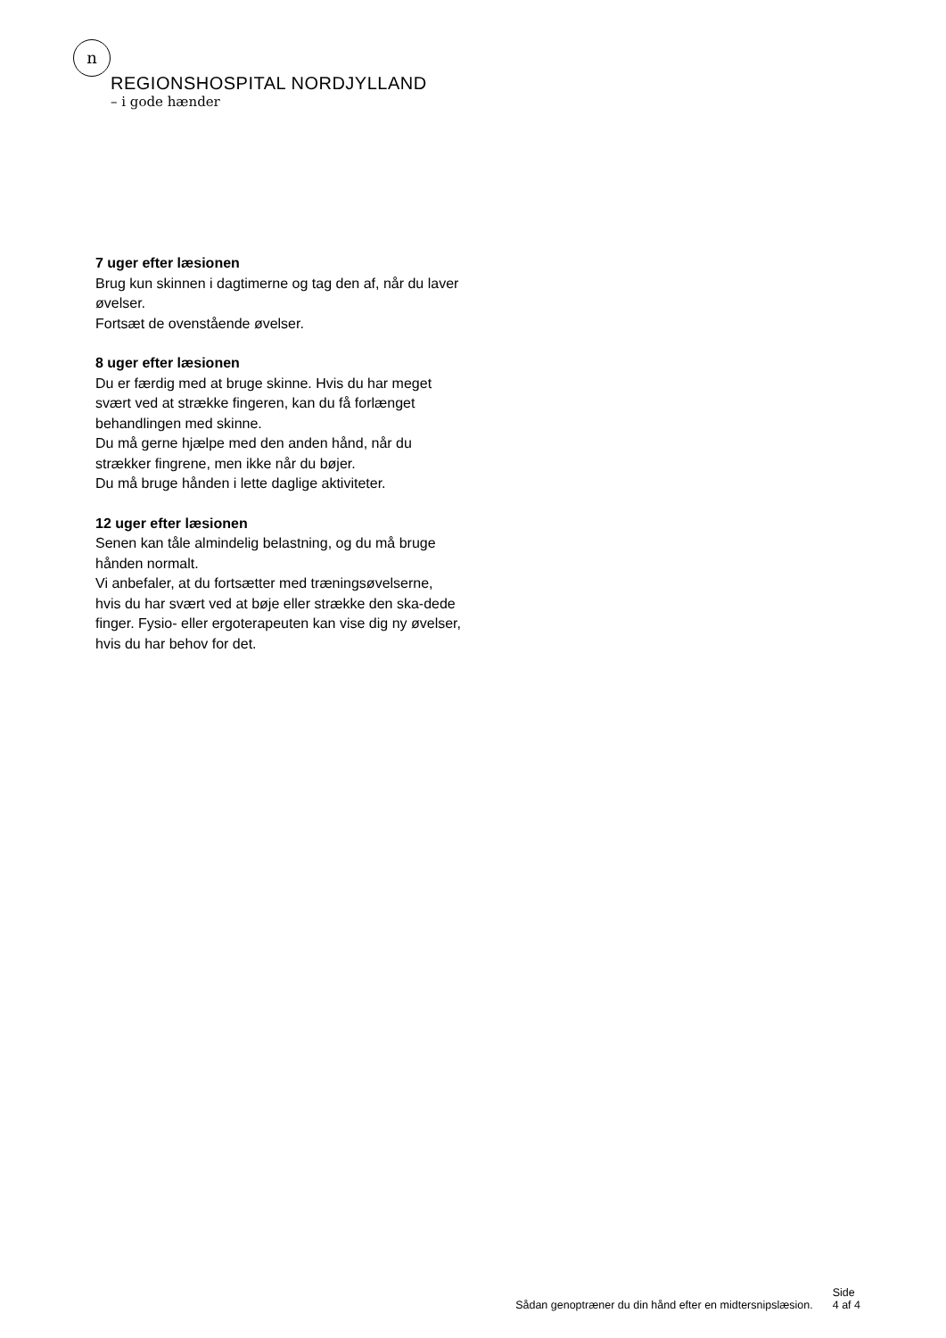n
REGIONSHOSPITAL NORDJYLLAND
– i gode hænder
7 uger efter læsionen
Brug kun skinnen i dagtimerne og tag den af, når du laver øvelser.
Fortsæt de ovenstående øvelser.
8 uger efter læsionen
Du er færdig med at bruge skinne. Hvis du har meget svært ved at strække fingeren, kan du få forlænget behandlingen med skinne.
Du må gerne hjælpe med den anden hånd, når du strækker fingrene, men ikke når du bøjer.
Du må bruge hånden i lette daglige aktiviteter.
12 uger efter læsionen
Senen kan tåle almindelig belastning, og du må bruge hånden normalt.
Vi anbefaler, at du fortsætter med træningsøvelserne, hvis du har svært ved at bøje eller strække den ska-dede finger. Fysio- eller ergoterapeuten kan vise dig ny øvelser, hvis du har behov for det.
Sådan genoptræner du din hånd efter en midtersnipslæsion.
Side
4 af 4